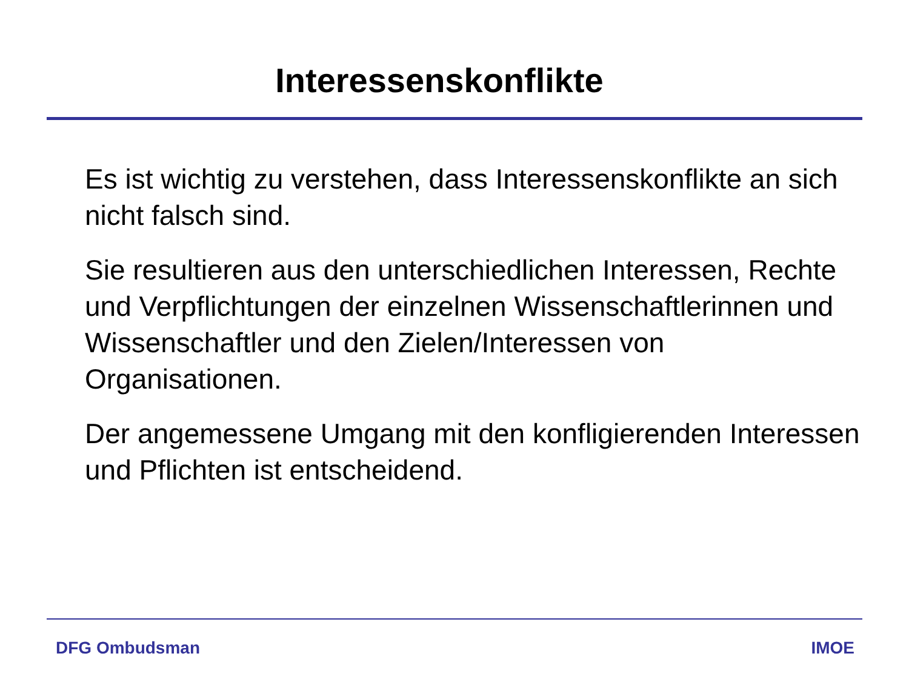Interessenskonflikte
Es ist wichtig zu verstehen, dass Interessenskonflikte an sich nicht falsch sind.
Sie resultieren aus den unterschiedlichen Interessen, Rechte und Verpflichtungen der einzelnen Wissenschaftlerinnen und Wissenschaftler und den Zielen/Interessen von Organisationen.
Der angemessene Umgang mit den konfligierenden Interessen und Pflichten ist entscheidend.
DFG Ombudsman IMOE